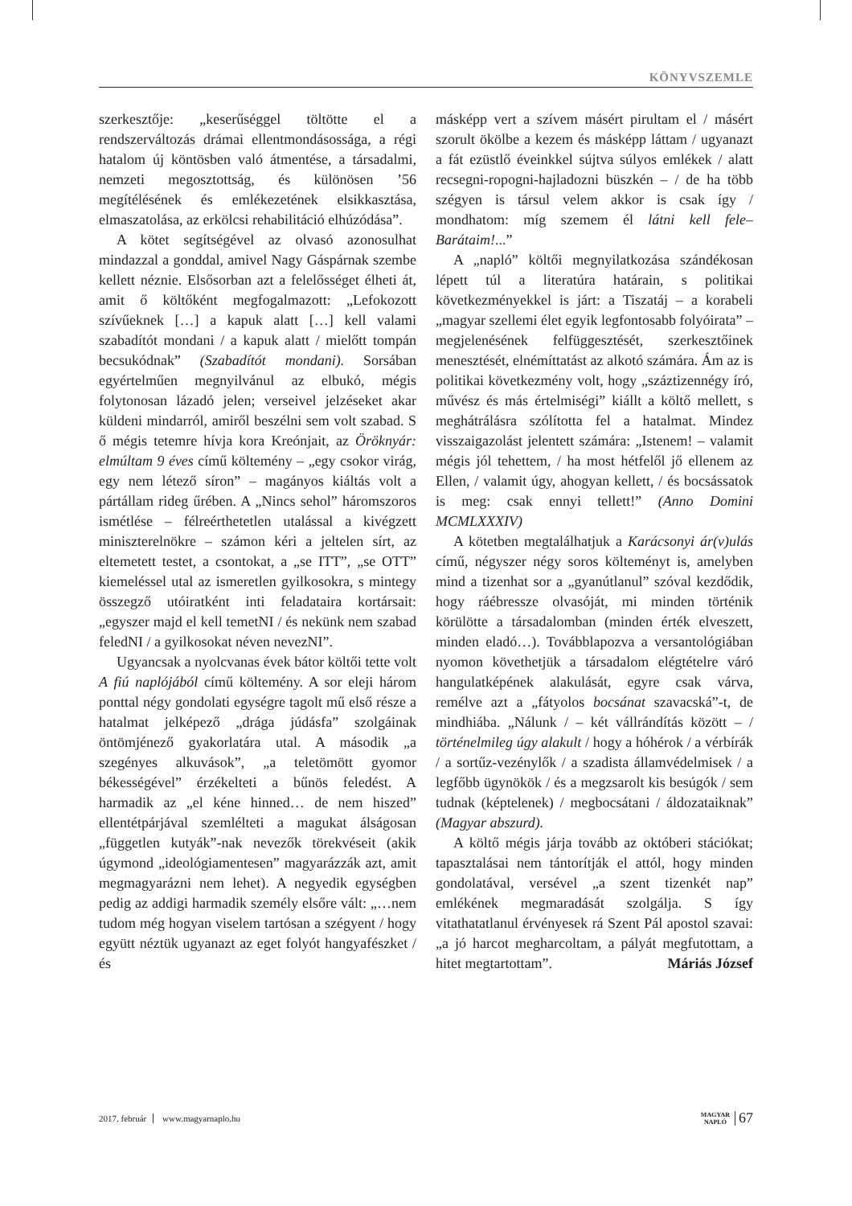KÖNYVSZEMLE
szerkesztője: „keserűséggel töltötte el a rendszerváltozás drámai ellentmondásossága, a régi hatalom új köntösben való átmentése, a társadalmi, nemzeti megosztottság, és különösen ’56 megítélésének és emlékezetének elsikkasztása, elmaszatolása, az erkölcsi rehabilitáció elhúzódása”.
A kötet segítségével az olvasó azonosulhat mindazzal a gonddal, amivel Nagy Gáspárnak szembe kellett néznie. Elsősorban azt a felelősséget élheti át, amit ő költőként megfogalmazott: „Lefokozott szívűeknek […] a kapuk alatt […] kell valami szabadítót mondani / a kapuk alatt / mielőtt tompán becsukódnak” (Szabadítót mondani). Sorsában egyértelműen megnyilvánul az elbukó, mégis folytonosan lázadó jelen; verseivel jelzéseket akar küldeni mindarról, amiről beszélni sem volt szabad. S ő mégis tetemre hívja kora Kreónjait, az Öröknyár: elmúltam 9 éves című költemény – „egy csokor virág, egy nem létező síron” – magányos kiáltás volt a pártállam rideg űrében. A „Nincs sehol” háromszoros ismétlése – félreérthetetlen utalással a kivégzett miniszterelnökre – számon kéri a jeltelen sírt, az eltemetett testet, a csontokat, a „se ITT”, „se OTT” kiemeléssel utal az ismeretlen gyilkosokra, s mintegy összegző utóiratként inti feladataira kortársait: „egyszer majd el kell temetNI / és nekünk nem szabad feledNI / a gyilkosokat néven nevezNI”.
Ugyancsak a nyolcvanas évek bátor költői tette volt A fiú naplójából című költemény. A sor eleji három ponttal négy gondolati egységre tagolt mű első része a hatalmat jelképező „drága júdásfa” szolgáinak öntömjénező gyakorlatára utal. A második „a szegényes alkuvások”, „a teletömött gyomor békességével” érzékelteti a bűnös feledést. A harmadik az „el kéne hinned… de nem hiszed” ellentétpárjával szemlélteti a magukat álságosan „független kutyák”-nak nevezők törekvéseit (akik úgymond „ideológiamentesen” magyarázzák azt, amit megmagyarázni nem lehet). A negyedik egységben pedig az addigi harmadik személy elsőre vált: „…nem tudom még hogyan viselem tartósan a szégyent / hogy együtt néztük ugyanazt az eget folyót hangyafészket / és
másképp vert a szívem másért pirultam el / másért szorult ökölbe a kezem és másképp láttam / ugyanazt a fát ezüstlő éveinkkel sújtva súlyos emlékek / alatt recsegni-ropogni-hajladozni büszkén – / de ha több szégyen is társul velem akkor is csak így / mondhatom: míg szemem él látni kell fele–Barátaim!...”
A „napló” költői megnyilatkozása szándékosan lépett túl a literatúra határain, s politikai következményekkel is járt: a Tiszatáj – a korabeli „magyar szellemi élet egyik legfontosabb folyóirata” – megjelenésének felfüggesztését, szerkesztőinek menesztését, elnémíttatást az alkotó számára. Ám az is politikai következmény volt, hogy „száztizennégy író, művész és más értelmiségi” kiállt a költő mellett, s meghátrálásra szólította fel a hatalmat. Mindez visszaigazolást jelentett számára: „Istenem! – valamit mégis jól tehettem, / ha most hétfelől jő ellenem az Ellen, / valamit úgy, ahogyan kellett, / és bocsássatok is meg: csak ennyi tellett!” (Anno Domini MCMLXXXIV)
A kötetben megtalálhatjuk a Karácsonyi ár(v)ulás című, négyszer négy soros költeményt is, amelyben mind a tizenhat sor a „gyanútlanul” szóval kezdődik, hogy ráébressze olvasóját, mi minden történik körülötte a társadalomban (minden érték elveszett, minden eladó…). Továbblapozva a versantológiában nyomon követhetjük a társadalom elégtételre váró hangulatképének alakulását, egyre csak várva, remélve azt a „fátyolos bocsánat szavacská”-t, de mindhiába. „Nálunk / – két vállrándítás között – / történelmileg úgy alakult / hogy a hóhérok / a vérbírák / a sortűz-vezénylők / a szadista államvédelmisek / a legfőbb ügynökök / és a megzsarolt kis besúgók / sem tudnak (képtelenek) / megbocsátani / áldozataiknak” (Magyar abszurd).
A költő mégis járja tovább az októberi stációkat; tapasztalásai nem tántorítják el attól, hogy minden gondolatával, versével „a szent tizenkét nap” emlékének megmaradását szolgálja. S így vitathatatlanul érvényesek rá Szent Pál apostol szavai: „a jó harcot megharcoltam, a pályát megfutottam, a hitet megtartottam”. Máriás József
2017. február www.magyarnaplo.hu
MAGYAR
NAPLÓ 67